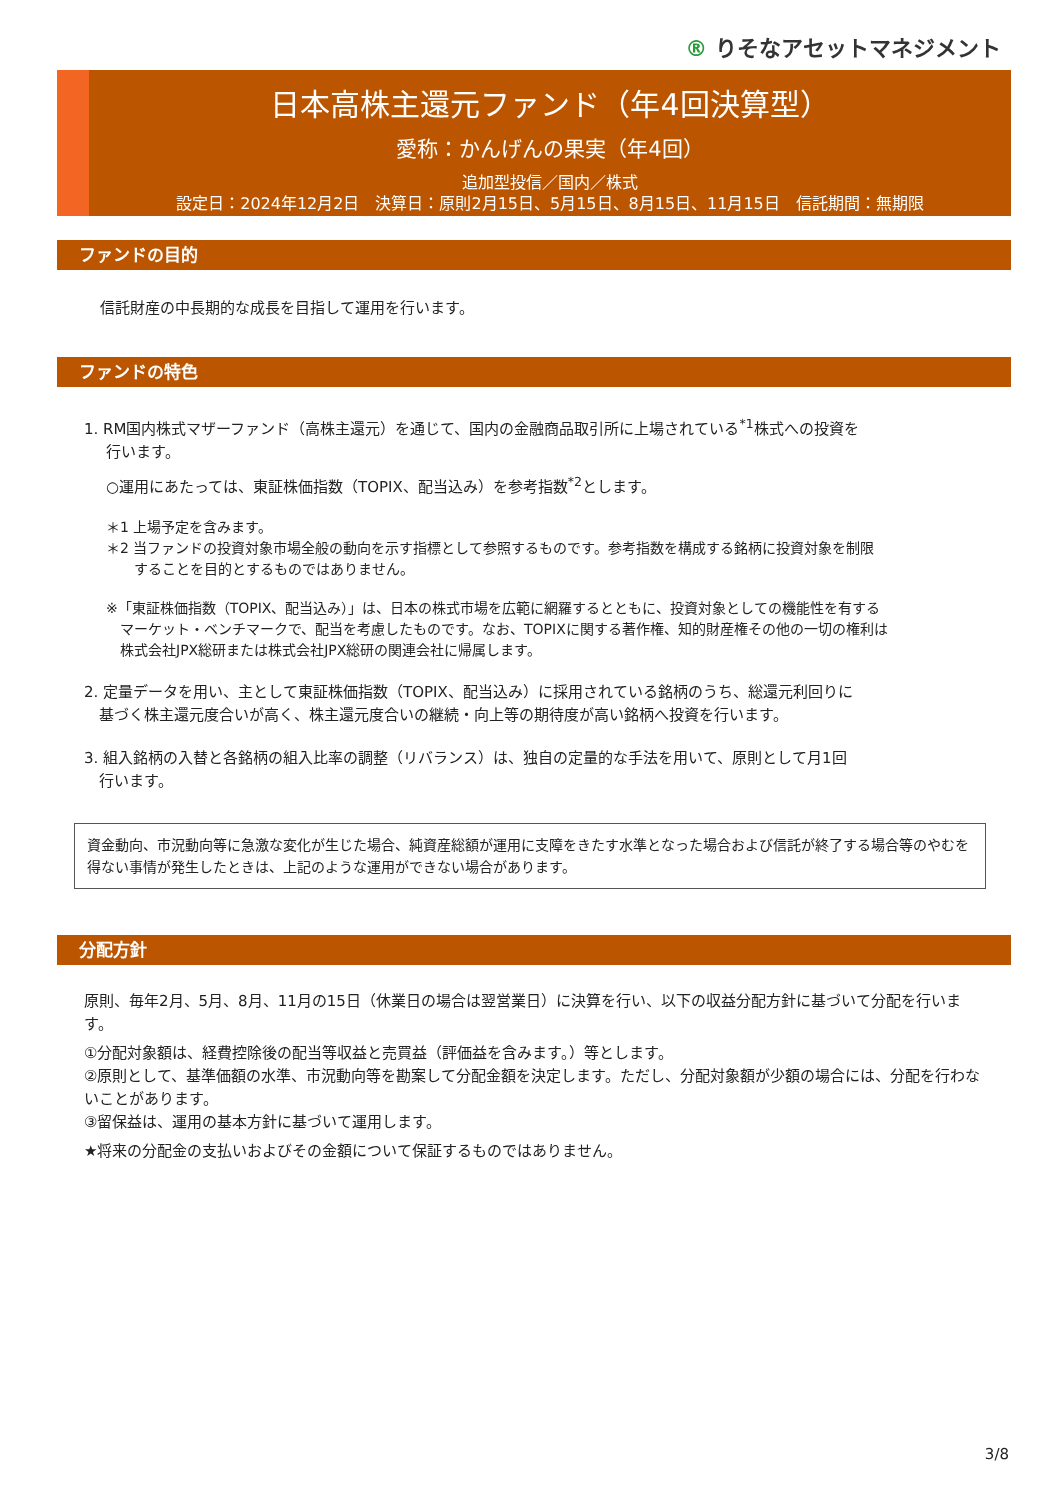® りそなアセットマネジメント
日本高株主還元ファンド（年4回決算型）
愛称：かんげんの果実（年4回）
追加型投信／国内／株式
設定日：2024年12月2日　決算日：原則2月15日、5月15日、8月15日、11月15日　信託期間：無期限
ファンドの目的
信託財産の中長期的な成長を目指して運用を行います。
ファンドの特色
1. RM国内株式マザーファンド（高株主還元）を通じて、国内の金融商品取引所に上場されている<sup>*1</sup>株式への投資を
行います。
○運用にあたっては、東証株価指数（TOPIX、配当込み）を参考指数<sup>*2</sup>とします。
＊1 上場予定を含みます。
＊2 当ファンドの投資対象市場全般の動向を示す指標として参照するものです。参考指数を構成する銘柄に投資対象を制限
　　することを目的とするものではありません。
※「東証株価指数（TOPIX、配当込み）」は、日本の株式市場を広範に網羅するとともに、投資対象としての機能性を有する
　マーケット・ベンチマークで、配当を考慮したものです。なお、TOPIXに関する著作権、知的財産権その他の一切の権利は
　株式会社JPX総研または株式会社JPX総研の関連会社に帰属します。
2. 定量データを用い、主として東証株価指数（TOPIX、配当込み）に採用されている銘柄のうち、総還元利回りに
　基づく株主還元度合いが高く、株主還元度合いの継続・向上等の期待度が高い銘柄へ投資を行います。
3. 組入銘柄の入替と各銘柄の組入比率の調整（リバランス）は、独自の定量的な手法を用いて、原則として月1回
　行います。
資金動向、市況動向等に急激な変化が生じた場合、純資産総額が運用に支障をきたす水準となった場合および信託が終了する場合等のやむを得ない事情が発生したときは、上記のような運用ができない場合があります。
分配方針
原則、毎年2月、5月、8月、11月の15日（休業日の場合は翌営業日）に決算を行い、以下の収益分配方針に基づいて分配を行います。
①分配対象額は、経費控除後の配当等収益と売買益（評価益を含みます。）等とします。
②原則として、基準価額の水準、市況動向等を勘案して分配金額を決定します。ただし、分配対象額が少額の場合には、分配を行わないことがあります。
③留保益は、運用の基本方針に基づいて運用します。
★将来の分配金の支払いおよびその金額について保証するものではありません。
3/8